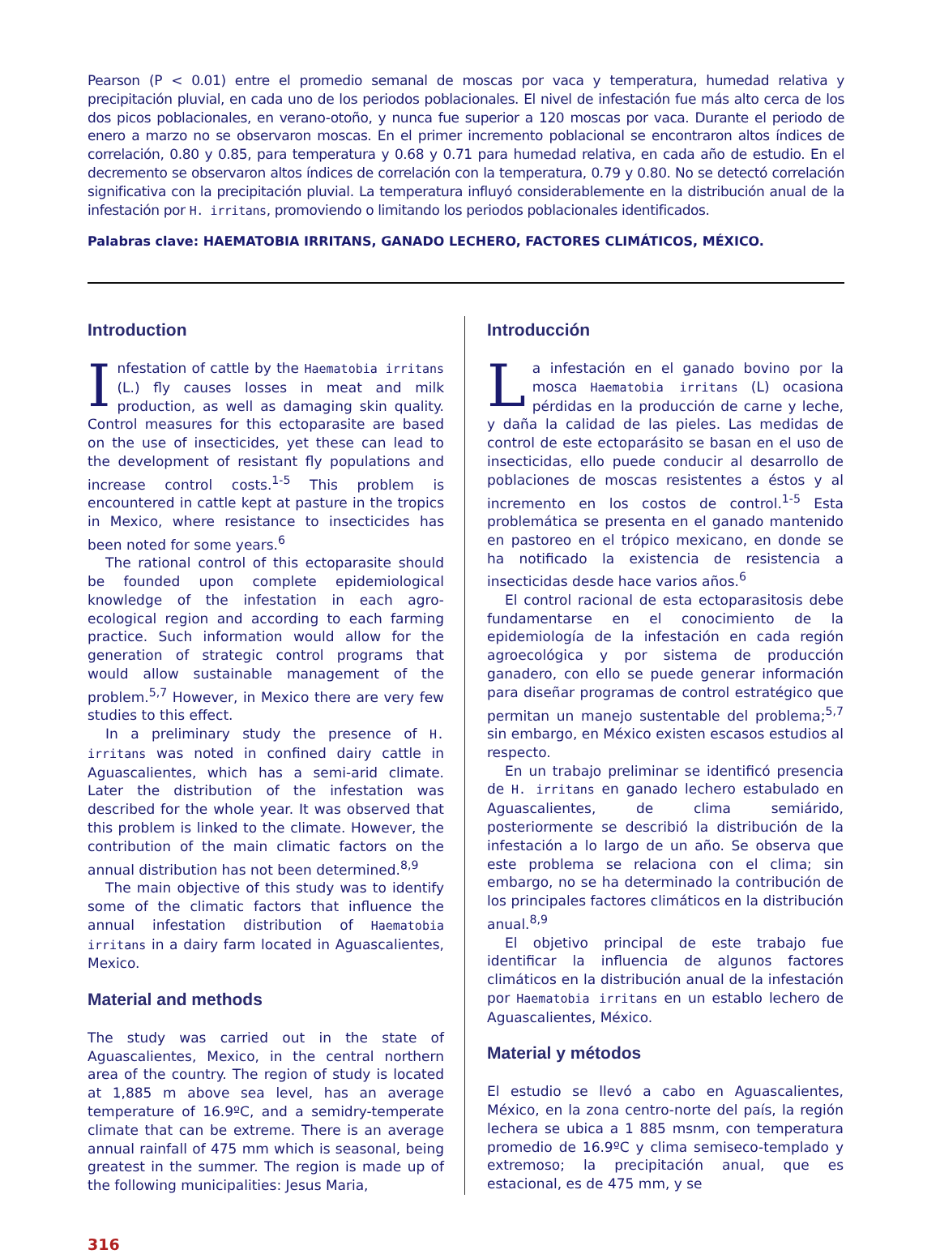Pearson (P < 0.01) entre el promedio semanal de moscas por vaca y temperatura, humedad relativa y precipitación pluvial, en cada uno de los periodos poblacionales. El nivel de infestación fue más alto cerca de los dos picos poblacionales, en verano-otoño, y nunca fue superior a 120 moscas por vaca. Durante el periodo de enero a marzo no se observaron moscas. En el primer incremento poblacional se encontraron altos índices de correlación, 0.80 y 0.85, para temperatura y 0.68 y 0.71 para humedad relativa, en cada año de estudio. En el decremento se observaron altos índices de correlación con la temperatura, 0.79 y 0.80. No se detectó correlación significativa con la precipitación pluvial. La temperatura influyó considerablemente en la distribución anual de la infestación por H. irritans, promoviendo o limitando los periodos poblacionales identificados.
Palabras clave: HAEMATOBIA IRRITANS, GANADO LECHERO, FACTORES CLIMÁTICOS, MÉXICO.
Introduction
Infestation of cattle by the Haematobia irritans (L.) fly causes losses in meat and milk production, as well as damaging skin quality. Control measures for this ectoparasite are based on the use of insecticides, yet these can lead to the development of resistant fly populations and increase control costs.<sup>1-5</sup> This problem is encountered in cattle kept at pasture in the tropics in Mexico, where resistance to insecticides has been noted for some years.<sup>6</sup>
The rational control of this ectoparasite should be founded upon complete epidemiological knowledge of the infestation in each agro-ecological region and according to each farming practice. Such information would allow for the generation of strategic control programs that would allow sustainable management of the problem.<sup>5,7</sup> However, in Mexico there are very few studies to this effect.
In a preliminary study the presence of H. irritans was noted in confined dairy cattle in Aguascalientes, which has a semi-arid climate. Later the distribution of the infestation was described for the whole year. It was observed that this problem is linked to the climate. However, the contribution of the main climatic factors on the annual distribution has not been determined.<sup>8,9</sup>
The main objective of this study was to identify some of the climatic factors that influence the annual infestation distribution of Haematobia irritans in a dairy farm located in Aguascalientes, Mexico.
Material and methods
The study was carried out in the state of Aguascalientes, Mexico, in the central northern area of the country. The region of study is located at 1,885 m above sea level, has an average temperature of 16.9ºC, and a semidry-temperate climate that can be extreme. There is an average annual rainfall of 475 mm which is seasonal, being greatest in the summer. The region is made up of the following municipalities: Jesus Maria,
Introducción
La infestación en el ganado bovino por la mosca Haematobia irritans (L) ocasiona pérdidas en la producción de carne y leche, y daña la calidad de las pieles. Las medidas de control de este ectoparásito se basan en el uso de insecticidas, ello puede conducir al desarrollo de poblaciones de moscas resistentes a éstos y al incremento en los costos de control.<sup>1-5</sup> Esta problemática se presenta en el ganado mantenido en pastoreo en el trópico mexicano, en donde se ha notificado la existencia de resistencia a insecticidas desde hace varios años.<sup>6</sup>
El control racional de esta ectoparasitosis debe fundamentarse en el conocimiento de la epidemiología de la infestación en cada región agroecológica y por sistema de producción ganadero, con ello se puede generar información para diseñar programas de control estratégico que permitan un manejo sustentable del problema;<sup>5,7</sup> sin embargo, en México existen escasos estudios al respecto.
En un trabajo preliminar se identificó presencia de H. irritans en ganado lechero estabulado en Aguascalientes, de clima semiárido, posteriormente se describió la distribución de la infestación a lo largo de un año. Se observa que este problema se relaciona con el clima; sin embargo, no se ha determinado la contribución de los principales factores climáticos en la distribución anual.<sup>8,9</sup>
El objetivo principal de este trabajo fue identificar la influencia de algunos factores climáticos en la distribución anual de la infestación por Haematobia irritans en un establo lechero de Aguascalientes, México.
Material y métodos
El estudio se llevó a cabo en Aguascalientes, México, en la zona centro-norte del país, la región lechera se ubica a 1 885 msnm, con temperatura promedio de 16.9ºC y clima semiseco-templado y extremoso; la precipitación anual, que es estacional, es de 475 mm, y se
316